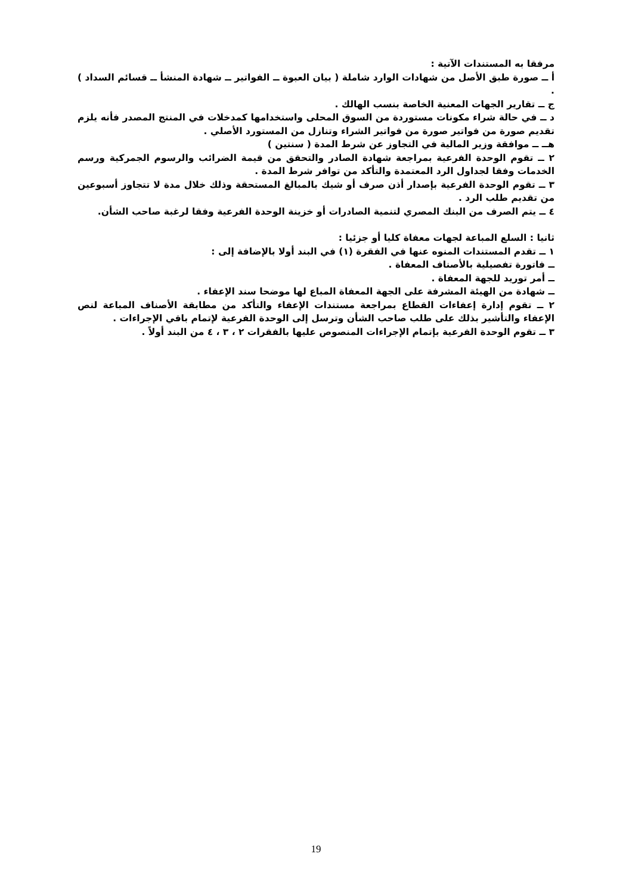مرفقا به المستندات الآتية :
أ ــ صورة طبق الأصل من شهادات الوارد شاملة ( بيان العبوة ــ الفواتير ــ شهادة المنشأ ــ قسائم السداد ) .
ج ــ تقارير الجهات المعنية الخاصة بنسب الهالك .
د ــ في حالة شراء مكونات مستوردة من السوق المحلى واستخدامها كمدخلات في المنتج المصدر فأنه يلزم تقديم صورة من فواتير صورة من فواتير الشراء وتنازل من المستورد الأصلي .
هــ ــ موافقة وزير المالية في التجاوز عن شرط المدة ( سنتين )
٢ ــ تقوم الوحدة الفرعية بمراجعة شهادة الصادر والتحقق من قيمة الضرائب والرسوم الجمركية ورسم الخدمات وفقا لجداول الرد المعتمدة والتأكد من توافر شرط المدة .
٣ ــ تقوم الوحدة الفرعية بإصدار أذن صرف أو شيك بالمبالغ المستحقة وذلك خلال مدة لا تتجاوز أسبوعين من تقديم طلب الرد .
٤ ــ يتم الصرف من البنك المصري لتنمية الصادرات أو خزينة الوحدة الفرعية وفقا لرغبة صاحب الشأن.
ثانيا : السلع المباعة لجهات معفاة كليا أو جزئيا :
١ ــ تقدم المستندات المنوه عنها في الفقرة (١) في البند أولا بالإضافة إلى :
ــ فاتورة تفصيلية بالأصناف المعفاة .
ــ أمر توريد للجهة المعفاة .
ــ شهادة من الهيئة المشرفة على الجهة المعفاة المباع لها موضحا سند الإعفاء .
٢ ــ تقوم إدارة إعفاءات القطاع بمراجعة مستندات الإعفاء والتأكد من مطابقة الأصناف المباعة لنص الإعفاء والتأشير بذلك على طلب صاحب الشأن وترسل إلى الوحدة الفرعية لإتمام باقي الإجراءات .
٣ ــ تقوم الوحدة الفرعية بإتمام الإجراءات المنصوص عليها بالفقرات ٢ ، ٣ ، ٤ من البند أولاً .
19